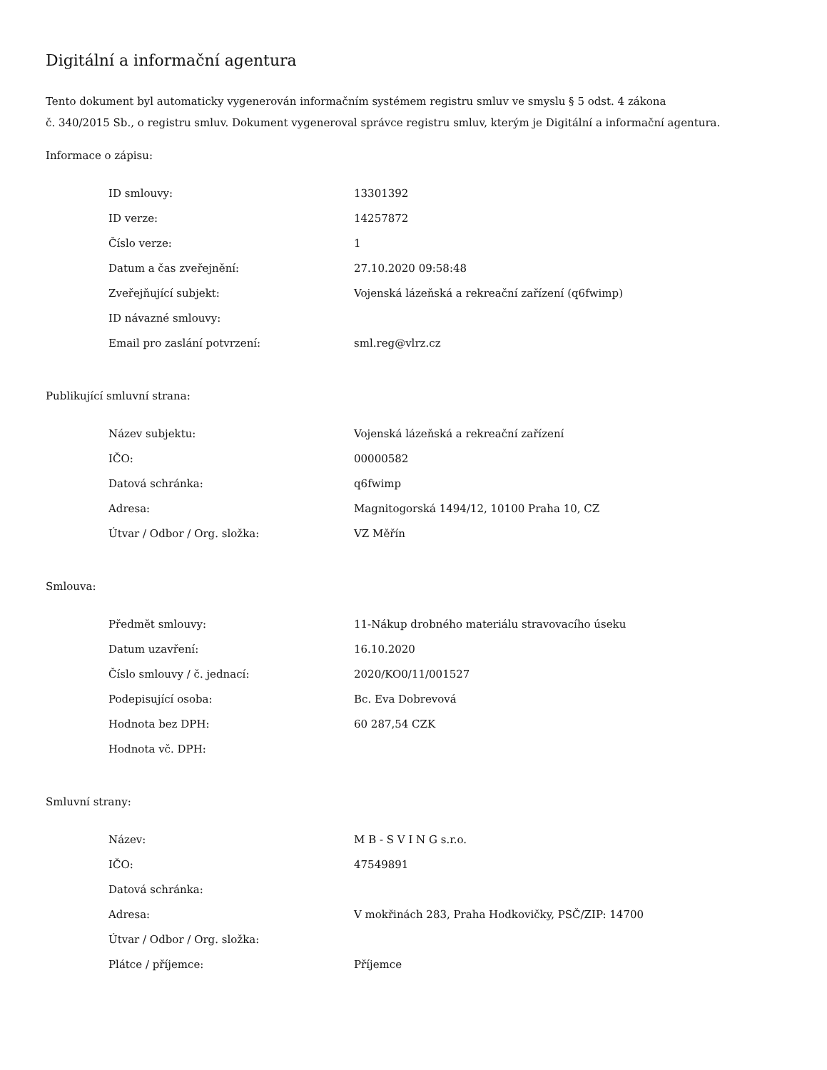Digitální a informační agentura
Tento dokument byl automaticky vygenerován informačním systémem registru smluv ve smyslu § 5 odst. 4 zákona
č. 340/2015 Sb., o registru smluv. Dokument vygeneroval správce registru smluv, kterým je Digitální a informační agentura.
Informace o zápisu:
| ID smlouvy: | 13301392 |
| ID verze: | 14257872 |
| Číslo verze: | 1 |
| Datum a čas zveřejnění: | 27.10.2020 09:58:48 |
| Zveřejňující subjekt: | Vojenská lázeňská a rekreační zařízení (q6fwimp) |
| ID návazné smlouvy: | |
| Email pro zaslání potvrzení: | sml.reg@vlrz.cz |
Publikující smluvní strana:
| Název subjektu: | Vojenská lázeňská a rekreační zařízení |
| IČO: | 00000582 |
| Datová schránka: | q6fwimp |
| Adresa: | Magnitogorská 1494/12, 10100 Praha 10, CZ |
| Útvar / Odbor / Org. složka: | VZ Měřín |
Smlouva:
| Předmět smlouvy: | 11-Nákup drobného materiálu stravovacího úseku |
| Datum uzavření: | 16.10.2020 |
| Číslo smlouvy / č. jednací: | 2020/KO0/11/001527 |
| Podepisující osoba: | Bc. Eva Dobrevová |
| Hodnota bez DPH: | 60 287,54 CZK |
| Hodnota vč. DPH: | |
Smluvní strany:
| Název: | M B - S V I N G s.r.o. |
| IČO: | 47549891 |
| Datová schránka: | |
| Adresa: | V mokřinách 283, Praha Hodkovičky, PSČ/ZIP: 14700 |
| Útvar / Odbor / Org. složka: | |
| Plátce / příjemce: | Příjemce |